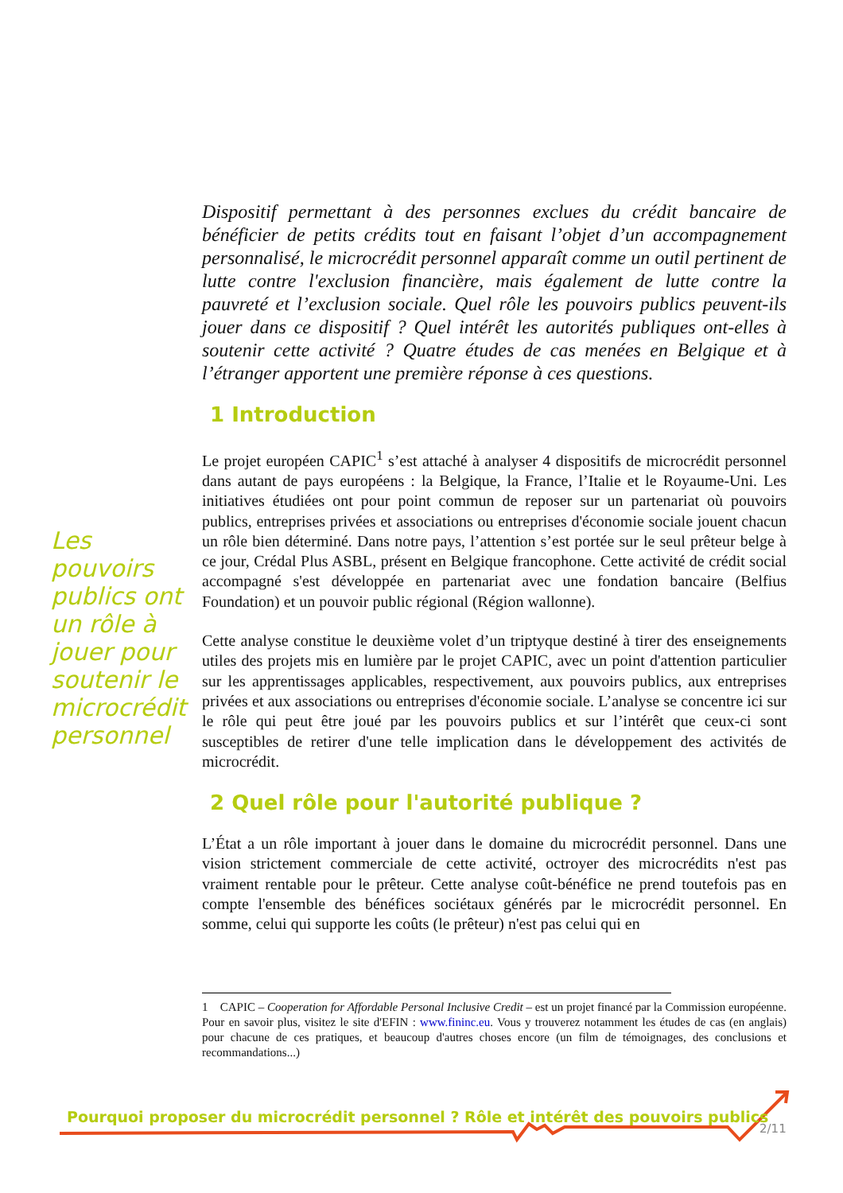Dispositif permettant à des personnes exclues du crédit bancaire de bénéficier de petits crédits tout en faisant l’objet d’un accompagnement personnalisé, le microcrédit personnel apparaît comme un outil pertinent de lutte contre l'exclusion financière, mais également de lutte contre la pauvreté et l’exclusion sociale. Quel rôle les pouvoirs publics peuvent-ils jouer dans ce dispositif ? Quel intérêt les autorités publiques ont-elles à soutenir cette activité ? Quatre études de cas menées en Belgique et à l’étranger apportent une première réponse à ces questions.
1 Introduction
Le projet européen CAPIC<sup>1</sup> s’est attaché à analyser 4 dispositifs de microcrédit personnel dans autant de pays européens : la Belgique, la France, l’Italie et le Royaume-Uni. Les initiatives étudiées ont pour point commun de reposer sur un partenariat où pouvoirs publics, entreprises privées et associations ou entreprises d'économie sociale jouent chacun un rôle bien déterminé. Dans notre pays, l’attention s’est portée sur le seul prêteur belge à ce jour, Crédal Plus ASBL, présent en Belgique francophone. Cette activité de crédit social accompagné s'est développée en partenariat avec une fondation bancaire (Belfius Foundation) et un pouvoir public régional (Région wallonne).
Cette analyse constitue le deuxième volet d’un triptyque destiné à tirer des enseignements utiles des projets mis en lumière par le projet CAPIC, avec un point d'attention particulier sur les apprentissages applicables, respectivement, aux pouvoirs publics, aux entreprises privées et aux associations ou entreprises d'économie sociale. L’analyse se concentre ici sur le rôle qui peut être joué par les pouvoirs publics et sur l’intérêt que ceux-ci sont susceptibles de retirer d'une telle implication dans le développement des activités de microcrédit.
2 Quel rôle pour l'autorité publique ?
L’État a un rôle important à jouer dans le domaine du microcrédit personnel. Dans une vision strictement commerciale de cette activité, octroyer des microcrédits n'est pas vraiment rentable pour le prêteur. Cette analyse coût-bénéfice ne prend toutefois pas en compte l'ensemble des bénéfices sociétaux générés par le microcrédit personnel. En somme, celui qui supporte les coûts (le prêteur) n'est pas celui qui en
Les pouvoirs publics ont un rôle à jouer pour soutenir le microcrédit personnel
1 CAPIC – Cooperation for Affordable Personal Inclusive Credit – est un projet financé par la Commission européenne. Pour en savoir plus, visitez le site d'EFIN : www.fininc.eu. Vous y trouverez notamment les études de cas (en anglais) pour chacune de ces pratiques, et beaucoup d'autres choses encore (un film de témoignages, des conclusions et recommandations...)
Pourquoi proposer du microcrédit personnel ? Rôle et intérêt des pouvoirs publics
2/11